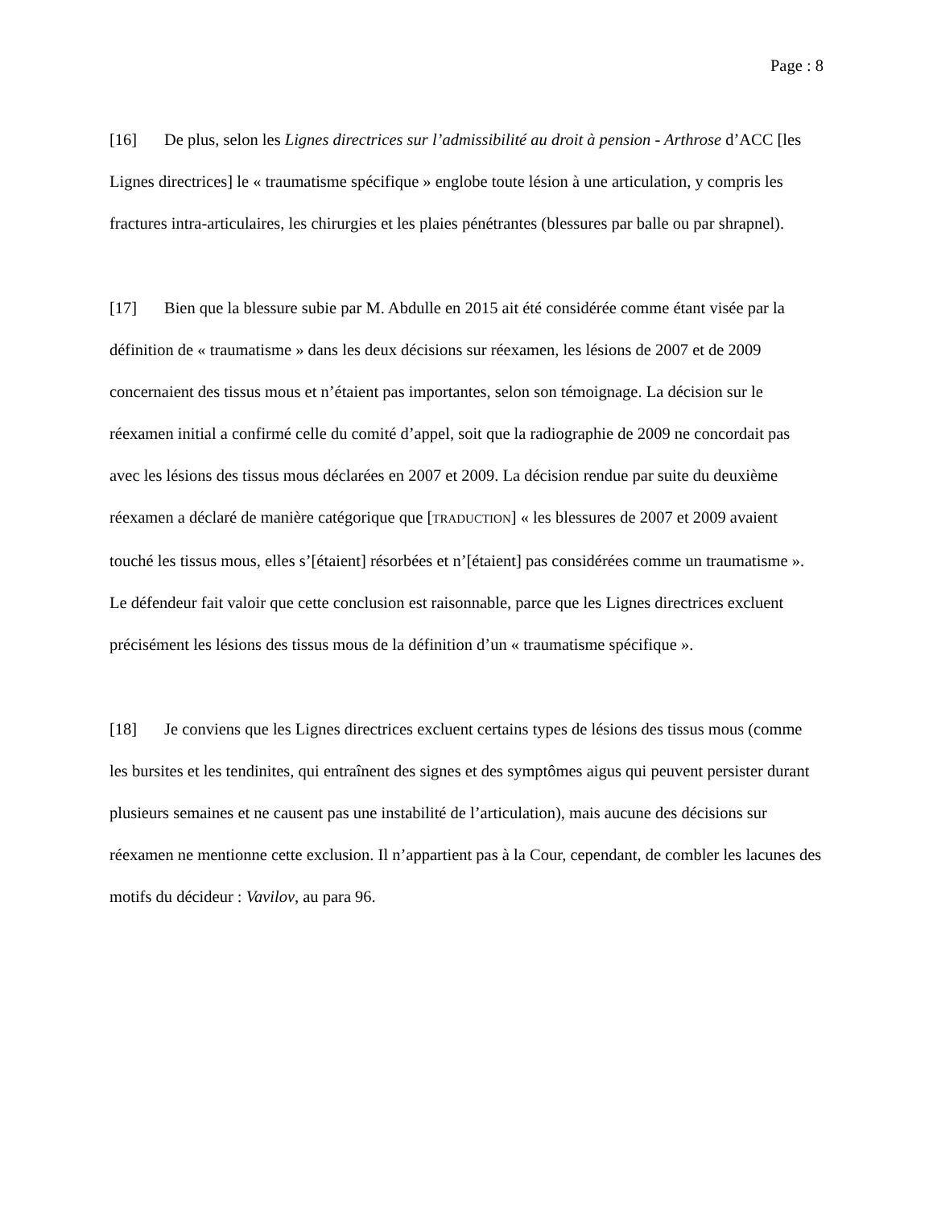Page : 8
[16] De plus, selon les Lignes directrices sur l’admissibilité au droit à pension - Arthrose d’ACC [les Lignes directrices] le « traumatisme spécifique » englobe toute lésion à une articulation, y compris les fractures intra-articulaires, les chirurgies et les plaies pénétrantes (blessures par balle ou par shrapnel).
[17] Bien que la blessure subie par M. Abdulle en 2015 ait été considérée comme étant visée par la définition de « traumatisme » dans les deux décisions sur réexamen, les lésions de 2007 et de 2009 concernaient des tissus mous et n’étaient pas importantes, selon son témoignage. La décision sur le réexamen initial a confirmé celle du comité d’appel, soit que la radiographie de 2009 ne concordait pas avec les lésions des tissus mous déclarées en 2007 et 2009. La décision rendue par suite du deuxième réexamen a déclaré de manière catégorique que [TRADUCTION] « les blessures de 2007 et 2009 avaient touché les tissus mous, elles s’[étaient] résorbées et n’[étaient] pas considérées comme un traumatisme ». Le défendeur fait valoir que cette conclusion est raisonnable, parce que les Lignes directrices excluent précisément les lésions des tissus mous de la définition d’un « traumatisme spécifique ».
[18] Je conviens que les Lignes directrices excluent certains types de lésions des tissus mous (comme les bursites et les tendinites, qui entraînent des signes et des symptômes aigus qui peuvent persister durant plusieurs semaines et ne causent pas une instabilité de l’articulation), mais aucune des décisions sur réexamen ne mentionne cette exclusion. Il n’appartient pas à la Cour, cependant, de combler les lacunes des motifs du décideur : Vavilov, au para 96.